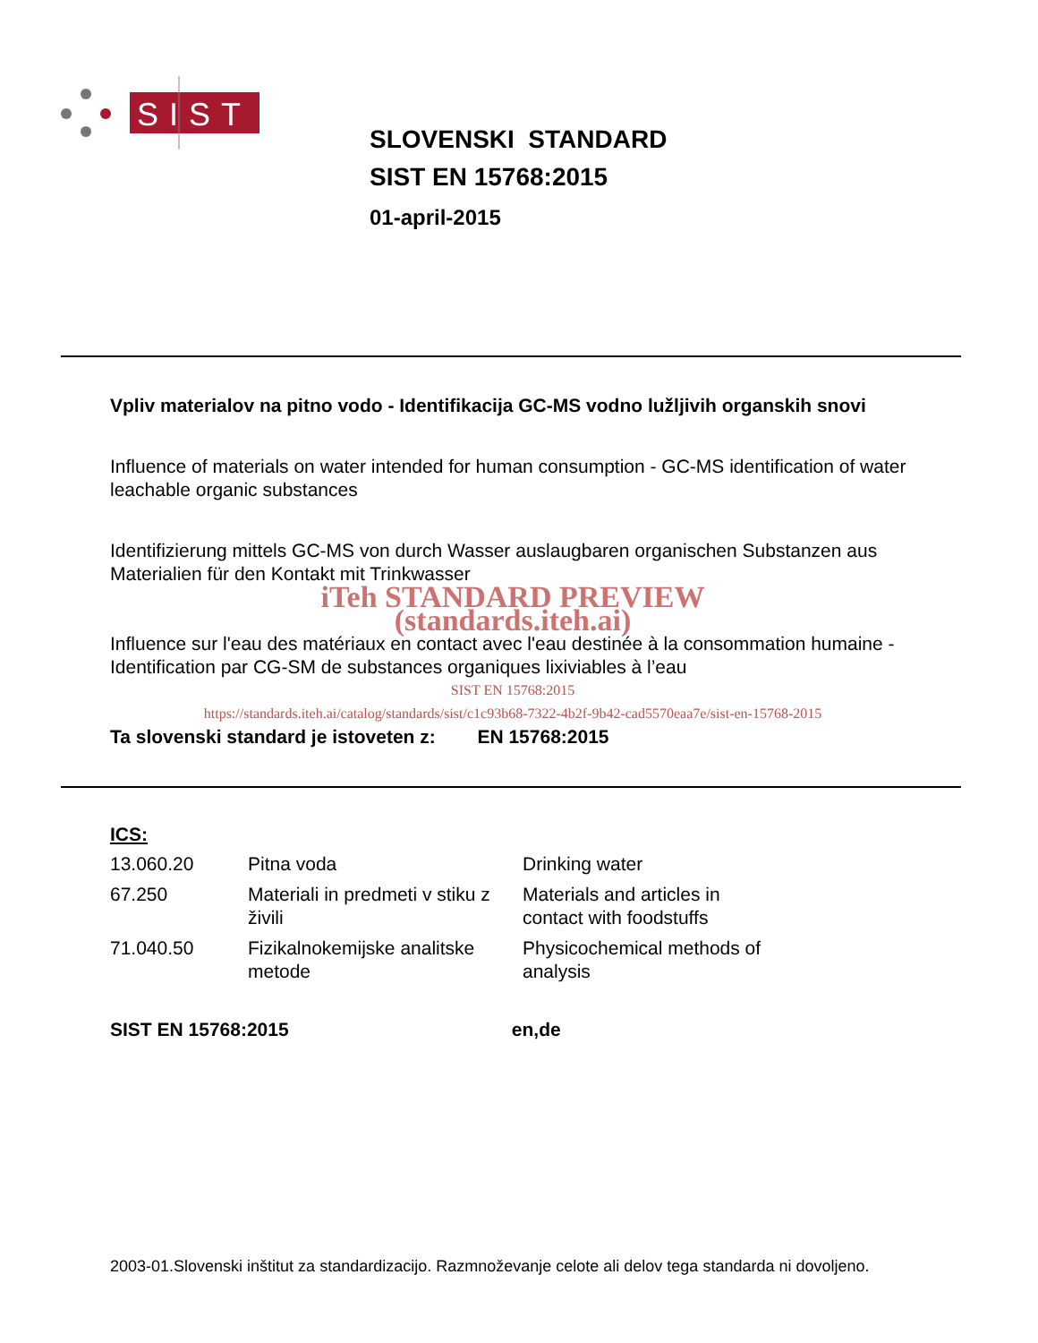SIST
SLOVENSKI STANDARD
SIST EN 15768:2015
01-april-2015
Vpliv materialov na pitno vodo - Identifikacija GC-MS vodno lužljivih organskih snovi
Influence of materials on water intended for human consumption - GC-MS identification of water leachable organic substances
Identifizierung mittels GC-MS von durch Wasser auslaugbaren organischen Substanzen aus Materialien für den Kontakt mit Trinkwasser
iTeh STANDARD PREVIEW
(standards.iteh.ai)
Influence sur l'eau des matériaux en contact avec l'eau destinée à la consommation humaine - Identification par CG-SM de substances organiques lixiviables à l’eau
SIST EN 15768:2015
https://standards.iteh.ai/catalog/standards/sist/c1c93b68-7322-4b2f-9b42-cad5570eaa7e/sist-en-15768-2015
Ta slovenski standard je istoveten z: EN 15768:2015
ICS:
| 13.060.20 | Pitna voda | Drinking water |
| 67.250 | Materiali in predmeti v stiku z živili | Materials and articles in contact with foodstuffs |
| 71.040.50 | Fizikalnokemijske analitske metode | Physicochemical methods of analysis |
SIST EN 15768:2015 en,de
2003-01.Slovenski inštitut za standardizacijo. Razmnoževanje celote ali delov tega standarda ni dovoljeno.